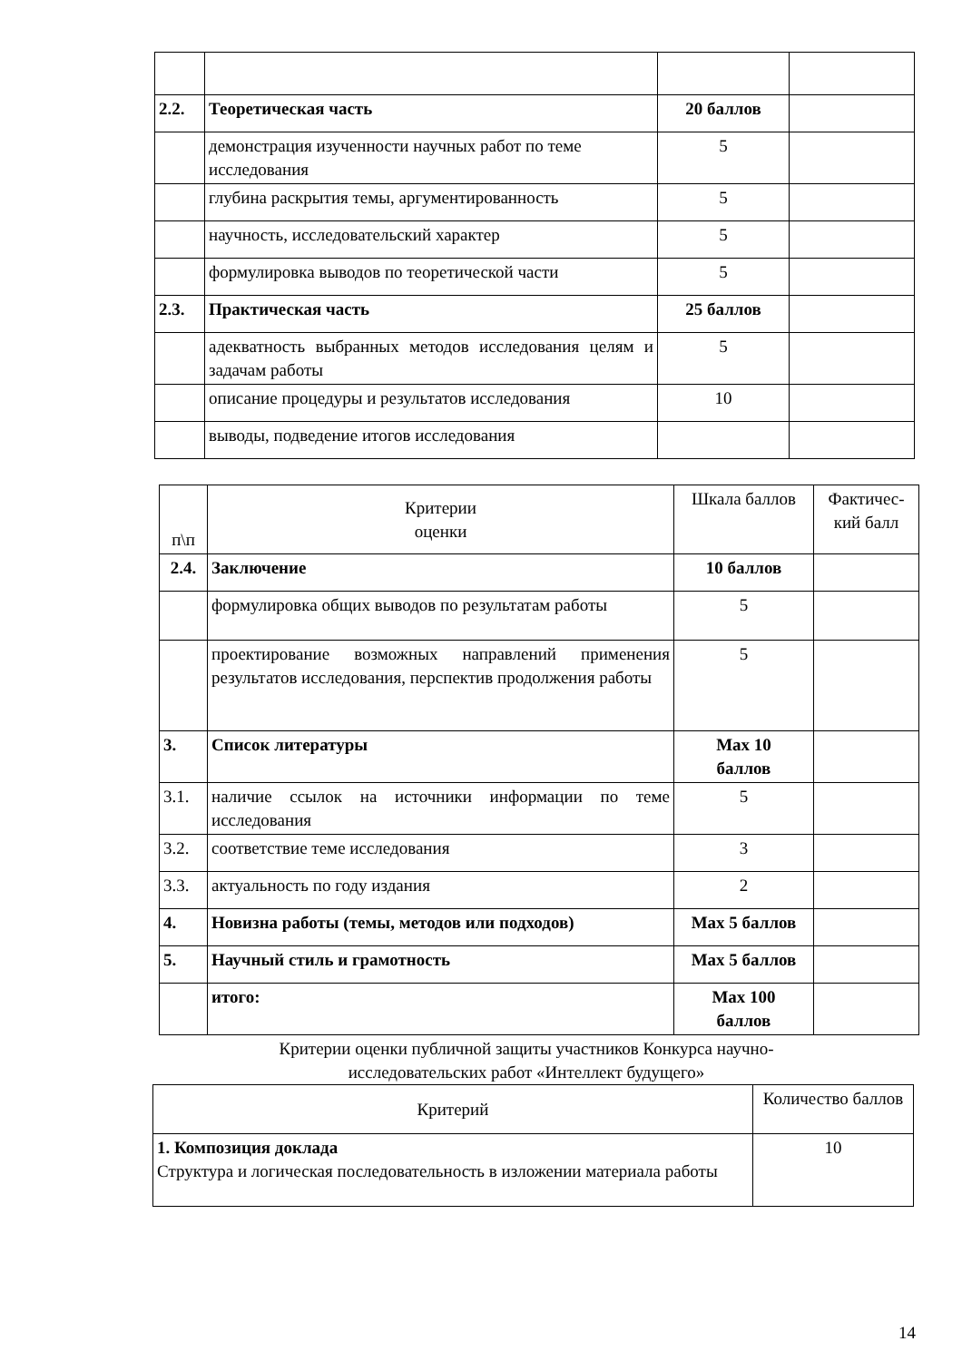| 2.2. | Теоретическая часть | 20 баллов | |
| | демонстрация изученности научных работ по теме исследования | 5 | |
| | глубина раскрытия темы, аргументированность | 5 | |
| | научность, исследовательский характер | 5 | |
| | формулировка выводов по теоретической части | 5 | |
| 2.3. | Практическая часть | 25 баллов | |
| | адекватность выбранных методов исследования целям и задачам работы | 5 | |
| | описание процедуры и результатов исследования | 10 | |
| | выводы, подведение итогов исследования | | |
| п\п | Критерии оценки | Шкала баллов | Фактичес- кий балл |
| 2.4. | Заключение | 10 баллов | |
| | формулировка общих выводов по результатам работы | 5 | |
| | проектирование возможных направлений применения результатов исследования, перспектив продолжения работы | 5 | |
| 3. | Список литературы | Max 10 баллов | |
| 3.1. | наличие ссылок на источники информации по теме исследования | 5 | |
| 3.2. | соответствие теме исследования | 3 | |
| 3.3. | актуальность по году издания | 2 | |
| 4. | Новизна работы (темы, методов или подходов) | Max 5 баллов | |
| 5. | Научный стиль и грамотность | Max 5 баллов | |
| | итого: | Max 100 баллов | |
Критерии оценки публичной защиты участников Конкурса научно-
исследовательских работ «Интеллект будущего»
| Критерий | Количество баллов |
| 1. Композиция доклада Структура и логическая последовательность в изложении материала работы | 10 |
14